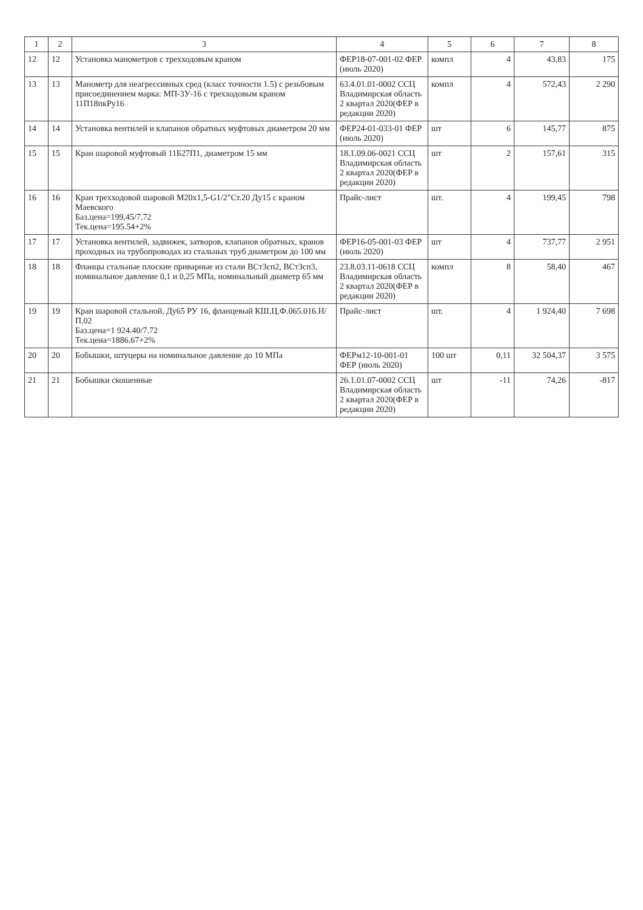| 1 | 2 | 3 | 4 | 5 | 6 | 7 | 8 |
| --- | --- | --- | --- | --- | --- | --- | --- |
| 12 | 12 | Установка манометров с трехходовым краном | ФЕР18-07-001-02 ФЕР (июль 2020) | компл | 4 | 43,83 | 175 |
| 13 | 13 | Манометр для неагрессивных сред (класс точности 1.5) с резьбовым присоединением марка: МП-3У-16 с трехходовым краном 11П18пкРу16 | 63.4.01.01-0002 ССЦ Владимирская область 2 квартал 2020(ФЕР в редакции 2020) | компл | 4 | 572,43 | 2 290 |
| 14 | 14 | Установка вентилей и клапанов обратных муфтовых диаметром 20 мм | ФЕР24-01-033-01 ФЕР (июль 2020) | шт | 6 | 145,77 | 875 |
| 15 | 15 | Кран шаровой муфтовый 11Б27П1, диаметром 15 мм | 18.1.09.06-0021 ССЦ Владимирская область 2 квартал 2020(ФЕР в редакции 2020) | шт | 2 | 157,61 | 315 |
| 16 | 16 | Кран трехходовой шаровой М20х1,5-G1/2"Ст.20 Ду15 с краном Маевского Баз.цена=199,45/7.72 Тек.цена=195.54+2% | Прайс-лист | шт. | 4 | 199,45 | 798 |
| 17 | 17 | Установка вентилей, задвижек, затворов, клапанов обратных, кранов проходных на трубопроводах из стальных труб диаметром до 100 мм | ФЕР16-05-001-03 ФЕР (июль 2020) | шт | 4 | 737,77 | 2 951 |
| 18 | 18 | Фланцы стальные плоские приварные из стали ВСт3сп2, ВСт3сп3, номинальное давление 0,1 и 0,25 МПа, номинальный диаметр 65 мм | 23.8.03.11-0618 ССЦ Владимирская область 2 квартал 2020(ФЕР в редакции 2020) | компл | 8 | 58,40 | 467 |
| 19 | 19 | Кран шаровой стальной, Ду65 РУ 16, фланцевый КШ.Ц.Ф.065.016.Н/П.02 Баз.цена=1 924.40/7.72 Тек.цена=1886.67+2% | Прайс-лист | шт. | 4 | 1 924,40 | 7 698 |
| 20 | 20 | Бобышки, штуцеры на номинальное давление до 10 МПа | ФЕРм12-10-001-01 ФЕР (июль 2020) | 100 шт | 0,11 | 32 504,37 | 3 575 |
| 21 | 21 | Бобышки скошенные | 26.1.01.07-0002 ССЦ Владимирская область 2 квартал 2020(ФЕР в редакции 2020) | шт | -11 | 74,26 | -817 |